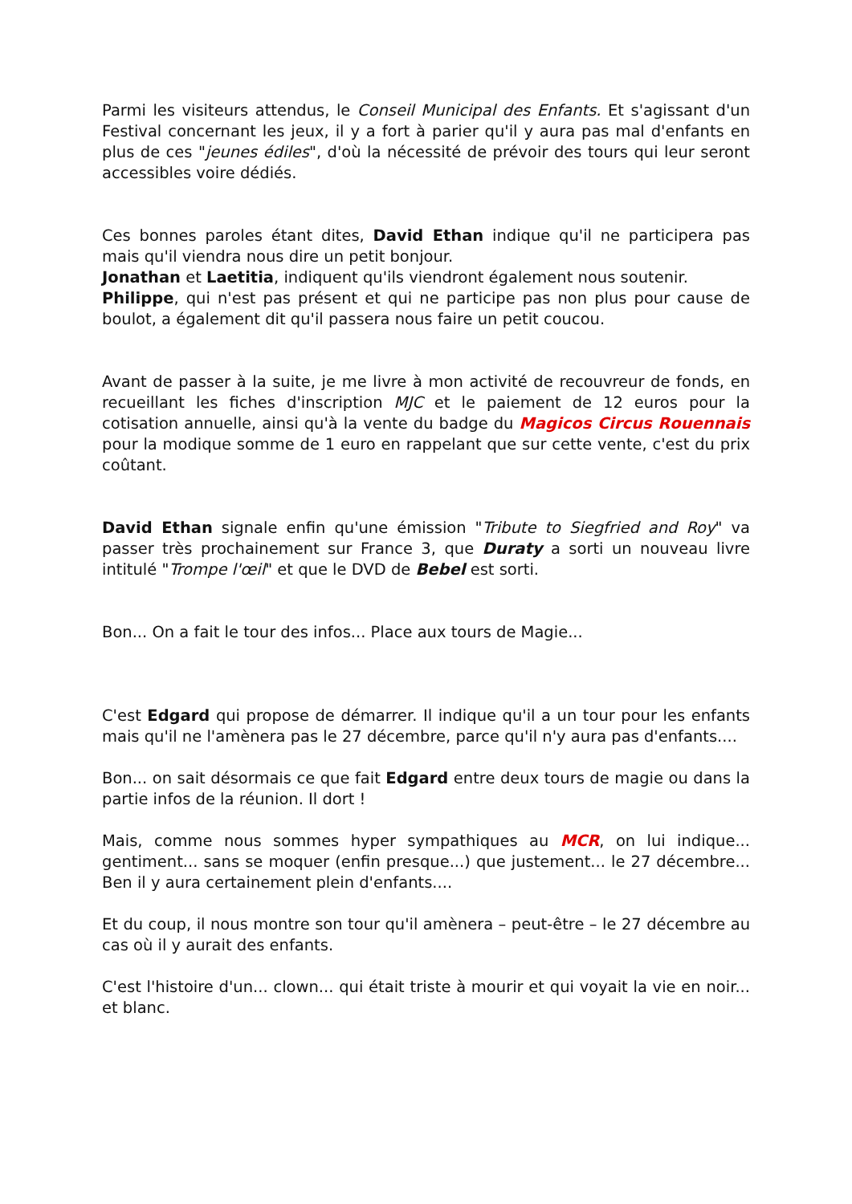Parmi les visiteurs attendus, le Conseil Municipal des Enfants. Et s'agissant d'un Festival concernant les jeux, il y a fort à parier qu'il y aura pas mal d'enfants en plus de ces "jeunes édiles", d'où la nécessité de prévoir des tours qui leur seront accessibles voire dédiés.
Ces bonnes paroles étant dites, David Ethan indique qu'il ne participera pas mais qu'il viendra nous dire un petit bonjour.
Jonathan et Laetitia, indiquent qu'ils viendront également nous soutenir.
Philippe, qui n'est pas présent et qui ne participe pas non plus pour cause de boulot, a également dit qu'il passera nous faire un petit coucou.
Avant de passer à la suite, je me livre à mon activité de recouvreur de fonds, en recueillant les fiches d'inscription MJC et le paiement de 12 euros pour la cotisation annuelle, ainsi qu'à la vente du badge du Magicos Circus Rouennais pour la modique somme de 1 euro en rappelant que sur cette vente, c'est du prix coûtant.
David Ethan signale enfin qu'une émission "Tribute to Siegfried and Roy" va passer très prochainement sur France 3, que Duraty a sorti un nouveau livre intitulé "Trompe l'œil" et que le DVD de Bebel est sorti.
Bon... On a fait le tour des infos... Place aux tours de Magie...
C'est Edgard qui propose de démarrer. Il indique qu'il a un tour pour les enfants mais qu'il ne l'amènera pas le 27 décembre, parce qu'il n'y aura pas d'enfants....
Bon... on sait désormais ce que fait Edgard entre deux tours de magie ou dans la partie infos de la réunion. Il dort !
Mais, comme nous sommes hyper sympathiques au MCR, on lui indique... gentiment... sans se moquer (enfin presque...) que justement... le 27 décembre... Ben il y aura certainement plein d'enfants....
Et du coup, il nous montre son tour qu'il amènera – peut-être – le 27 décembre au cas où il y aurait des enfants.
C'est l'histoire d'un... clown... qui était triste à mourir et qui voyait la vie en noir... et blanc.